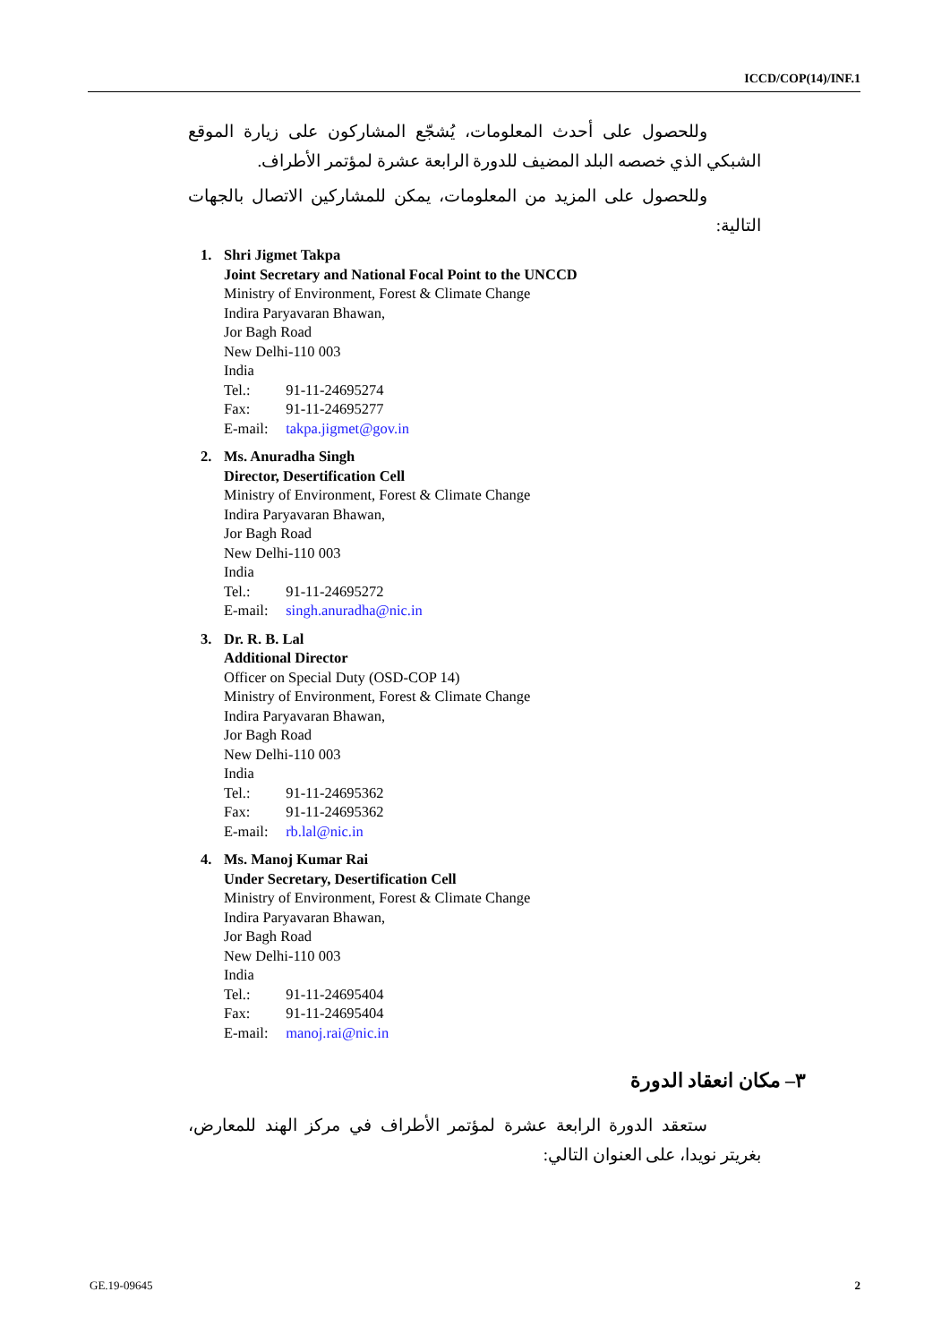ICCD/COP(14)/INF.1
وللحصول على أحدث المعلومات، يُشجّع المشاركون على زيارة الموقع الشبكي الذي خصصه البلد المضيف للدورة الرابعة عشرة لمؤتمر الأطراف.
وللحصول على المزيد من المعلومات، يمكن للمشاركين الاتصال بالجهات التالية:
1. Shri Jigmet Takpa
Joint Secretary and National Focal Point to the UNCCD
Ministry of Environment, Forest & Climate Change
Indira Paryavaran Bhawan,
Jor Bagh Road
New Delhi-110 003
India
Tel.: 91-11-24695274
Fax: 91-11-24695277
E-mail: takpa.jigmet@gov.in
2. Ms. Anuradha Singh
Director, Desertification Cell
Ministry of Environment, Forest & Climate Change
Indira Paryavaran Bhawan,
Jor Bagh Road
New Delhi-110 003
India
Tel.: 91-11-24695272
E-mail: singh.anuradha@nic.in
3. Dr. R. B. Lal
Additional Director
Officer on Special Duty (OSD-COP 14)
Ministry of Environment, Forest & Climate Change
Indira Paryavaran Bhawan,
Jor Bagh Road
New Delhi-110 003
India
Tel.: 91-11-24695362
Fax: 91-11-24695362
E-mail: rb.lal@nic.in
4. Ms. Manoj Kumar Rai
Under Secretary, Desertification Cell
Ministry of Environment, Forest & Climate Change
Indira Paryavaran Bhawan,
Jor Bagh Road
New Delhi-110 003
India
Tel.: 91-11-24695404
Fax: 91-11-24695404
E-mail: manoj.rai@nic.in
٣– مكان انعقاد الدورة
ستعقد الدورة الرابعة عشرة لمؤتمر الأطراف في مركز الهند للمعارض، بغريتر نويدا، على العنوان التالي:
GE.19-09645 2